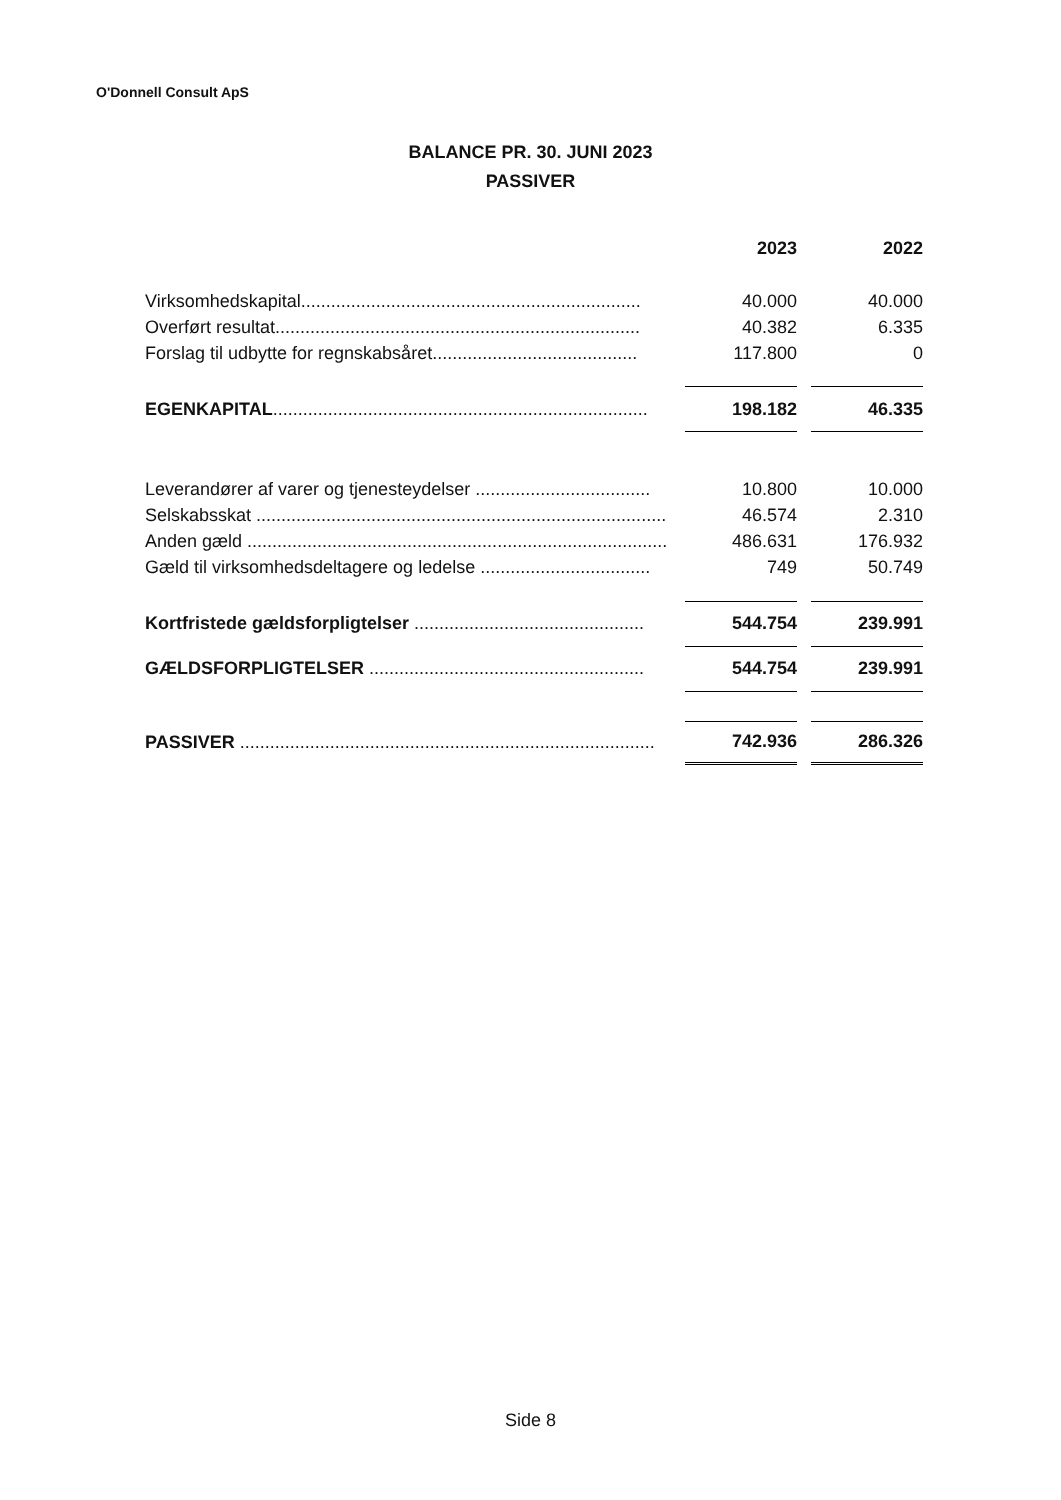O'Donnell Consult ApS
BALANCE PR. 30. JUNI 2023
PASSIVER
| | 2023 | | 2022 |
| --- | --- | --- | --- |
| Virksomhedskapital.................................................................... | 40.000 | | 40.000 |
| Overført resultat......................................................................... | 40.382 | | 6.335 |
| Forslag til udbytte for regnskabsåret......................................... | 117.800 | | 0 |
| EGENKAPITAL ........................................................................... | 198.182 | | 46.335 |
| Leverandører af varer og tjenesteydelser ................................... | 10.800 | | 10.000 |
| Selskabsskat .................................................................................. | 46.574 | | 2.310 |
| Anden gæld .................................................................................... | 486.631 | | 176.932 |
| Gæld til virksomhedsdeltagere og ledelse .................................. | 749 | | 50.749 |
| Kortfristede gældsforpligtelser .............................................. | 544.754 | | 239.991 |
| GÆLDSFORPLIGTELSER ....................................................... | 544.754 | | 239.991 |
| PASSIVER ................................................................................... | 742.936 | | 286.326 |
Side 8